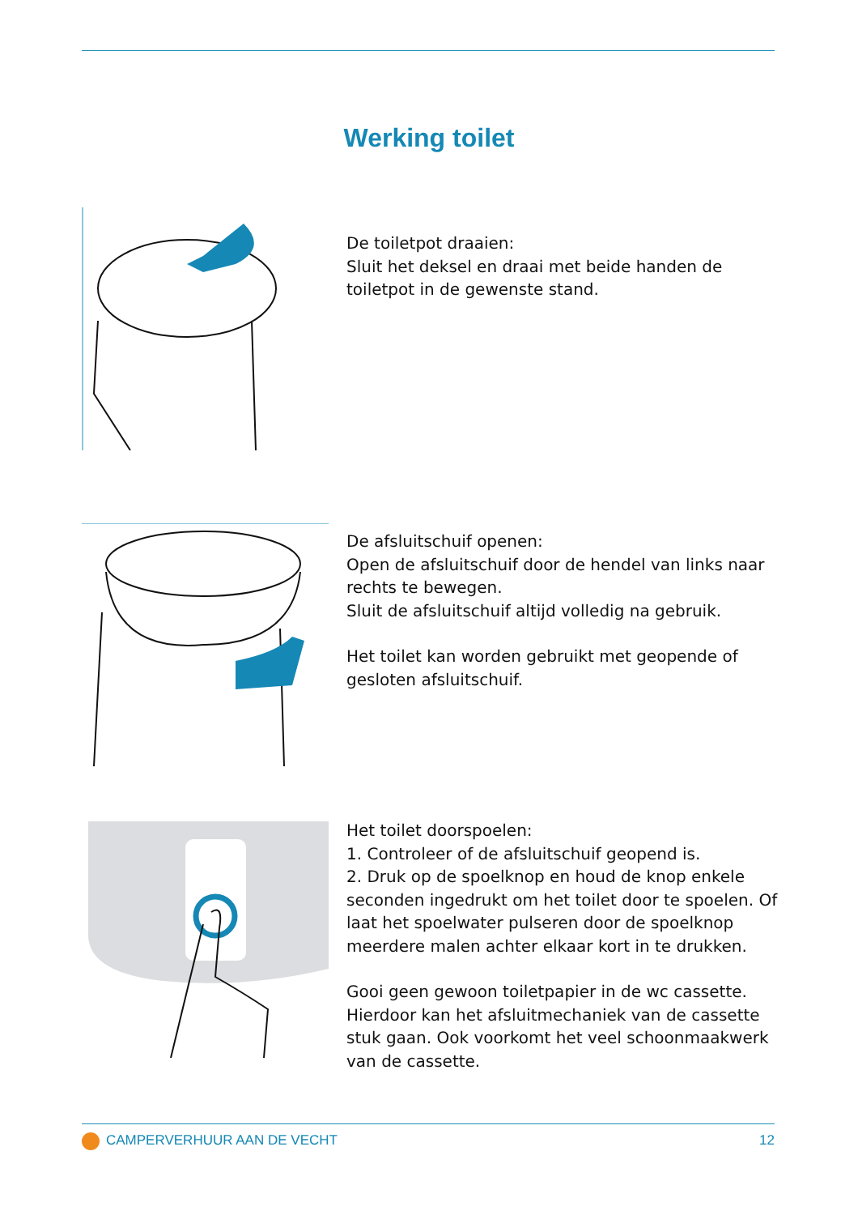Werking toilet
De toiletpot draaien:
Sluit het deksel en draai met beide handen de toiletpot in de gewenste stand.
De afsluitschuif openen:
Open de afsluitschuif door de hendel van links naar rechts te bewegen.
Sluit de afsluitschuif altijd volledig na gebruik.
Het toilet kan worden gebruikt met geopende of gesloten afsluitschuif.
Het toilet doorspoelen:
1. Controleer of de afsluitschuif geopend is.
2. Druk op de spoelknop en houd de knop enkele seconden ingedrukt om het toilet door te spoelen. Of laat het spoelwater pulseren door de spoelknop meerdere malen achter elkaar kort in te drukken.
Gooi geen gewoon toiletpapier in de wc cassette. Hierdoor kan het afsluitmechaniek van de cassette stuk gaan. Ook voorkomt het veel schoonmaakwerk van de cassette.
CAMPERVERHUUR AAN DE VECHT 12